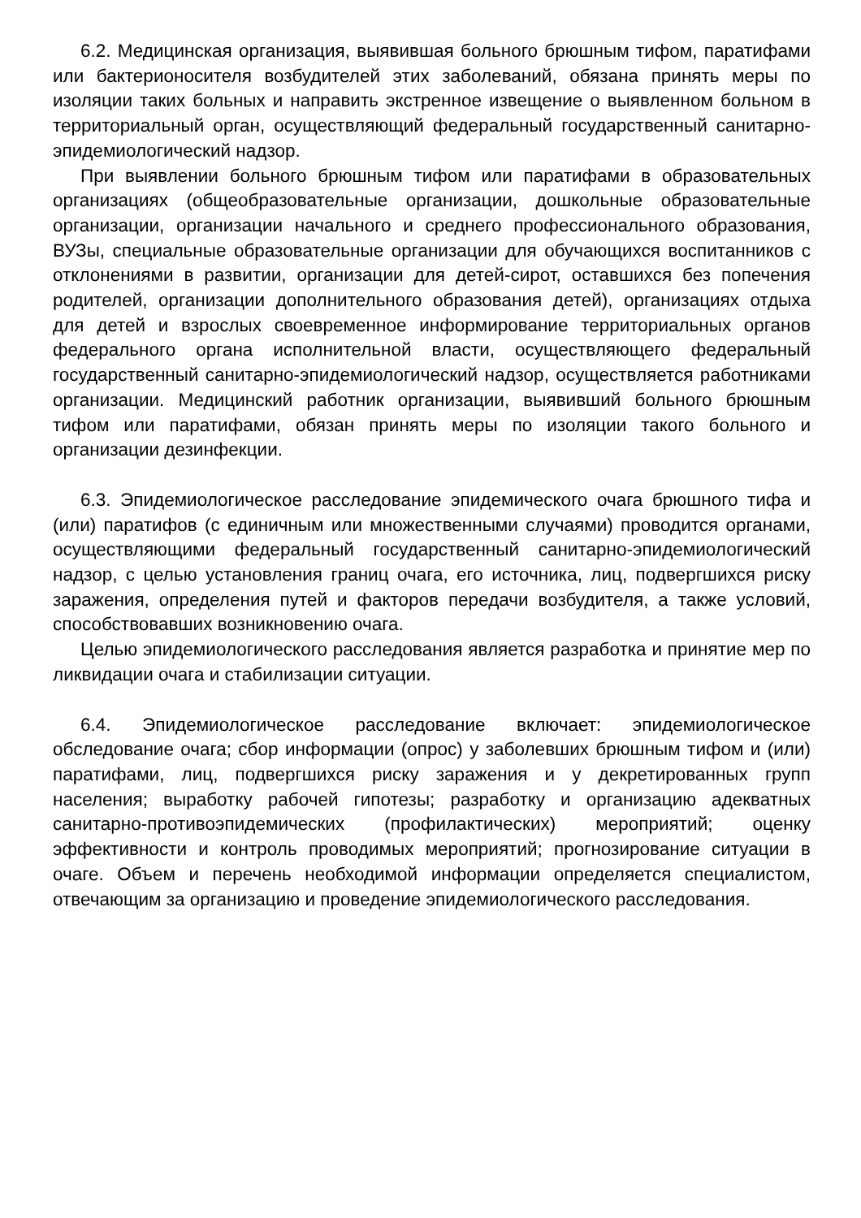6.2. Медицинская организация, выявившая больного брюшным тифом, паратифами или бактерионосителя возбудителей этих заболеваний, обязана принять меры по изоляции таких больных и направить экстренное извещение о выявленном больном в территориальный орган, осуществляющий федеральный государственный санитарно-эпидемиологический надзор.
При выявлении больного брюшным тифом или паратифами в образовательных организациях (общеобразовательные организации, дошкольные образовательные организации, организации начального и среднего профессионального образования, ВУЗы, специальные образовательные организации для обучающихся воспитанников с отклонениями в развитии, организации для детей-сирот, оставшихся без попечения родителей, организации дополнительного образования детей), организациях отдыха для детей и взрослых своевременное информирование территориальных органов федерального органа исполнительной власти, осуществляющего федеральный государственный санитарно-эпидемиологический надзор, осуществляется работниками организации. Медицинский работник организации, выявивший больного брюшным тифом или паратифами, обязан принять меры по изоляции такого больного и организации дезинфекции.
6.3. Эпидемиологическое расследование эпидемического очага брюшного тифа и (или) паратифов (с единичным или множественными случаями) проводится органами, осуществляющими федеральный государственный санитарно-эпидемиологический надзор, с целью установления границ очага, его источника, лиц, подвергшихся риску заражения, определения путей и факторов передачи возбудителя, а также условий, способствовавших возникновению очага.
Целью эпидемиологического расследования является разработка и принятие мер по ликвидации очага и стабилизации ситуации.
6.4. Эпидемиологическое расследование включает: эпидемиологическое обследование очага; сбор информации (опрос) у заболевших брюшным тифом и (или) паратифами, лиц, подвергшихся риску заражения и у декретированных групп населения; выработку рабочей гипотезы; разработку и организацию адекватных санитарно-противоэпидемических (профилактических) мероприятий; оценку эффективности и контроль проводимых мероприятий; прогнозирование ситуации в очаге. Объем и перечень необходимой информации определяется специалистом, отвечающим за организацию и проведение эпидемиологического расследования.